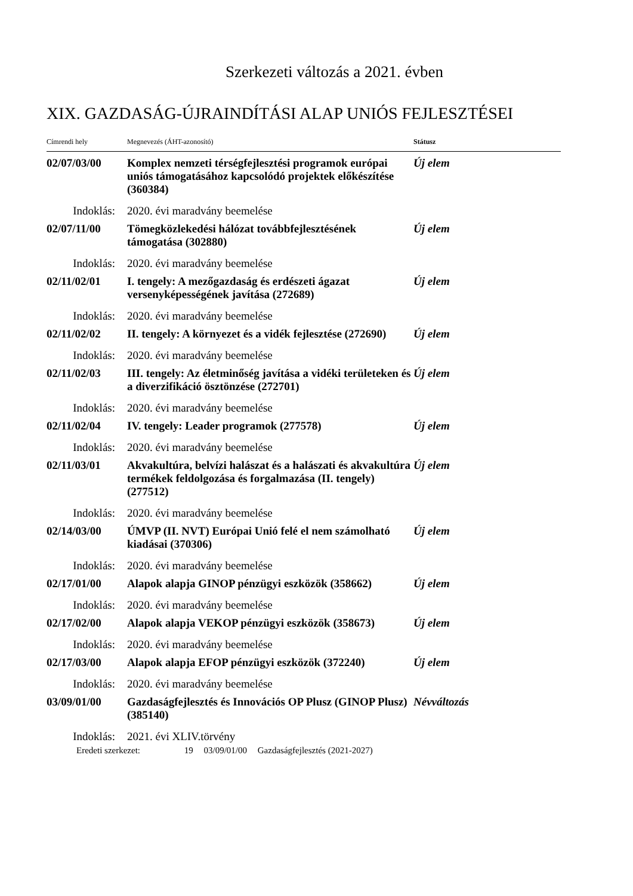Szerkezeti változás a 2021. évben
XIX. GAZDASÁG-ÚJRAINDÍTÁSI ALAP UNIÓS FEJLESZTÉSEI
| Címrendi hely | Megnevezés (ÁHT-azonosító) | Státusz |
| --- | --- | --- |
| 02/07/03/00 | Komplex nemzeti térségfejlesztési programok európai uniós támogatásához kapcsolódó projektek előkészítése (360384) | Új elem |
| Indoklás: | 2020. évi maradvány beemelése | |
| 02/07/11/00 | Tömegközlekedési hálózat továbbfejlesztésének támogatása (302880) | Új elem |
| Indoklás: | 2020. évi maradvány beemelése | |
| 02/11/02/01 | I. tengely: A mezőgazdaság és erdészeti ágazat versenyképességének javítása (272689) | Új elem |
| Indoklás: | 2020. évi maradvány beemelése | |
| 02/11/02/02 | II. tengely: A környezet és a vidék fejlesztése (272690) | Új elem |
| Indoklás: | 2020. évi maradvány beemelése | |
| 02/11/02/03 | III. tengely: Az életminőség javítása a vidéki területeken és a diverzifikáció ösztönzése (272701) | Új elem |
| Indoklás: | 2020. évi maradvány beemelése | |
| 02/11/02/04 | IV. tengely: Leader programok (277578) | Új elem |
| Indoklás: | 2020. évi maradvány beemelése | |
| 02/11/03/01 | Akvakultúra, belvízi halászat és a halászati és akvakultúra termékek feldolgozása és forgalmazása (II. tengely) (277512) | Új elem |
| Indoklás: | 2020. évi maradvány beemelése | |
| 02/14/03/00 | ÚMVP (II. NVT) Európai Unió felé el nem számolható kiadásai (370306) | Új elem |
| Indoklás: | 2020. évi maradvány beemelése | |
| 02/17/01/00 | Alapok alapja GINOP pénzügyi eszközök (358662) | Új elem |
| Indoklás: | 2020. évi maradvány beemelése | |
| 02/17/02/00 | Alapok alapja VEKOP pénzügyi eszközök (358673) | Új elem |
| Indoklás: | 2020. évi maradvány beemelése | |
| 02/17/03/00 | Alapok alapja EFOP pénzügyi eszközök (372240) | Új elem |
| Indoklás: | 2020. évi maradvány beemelése | |
| 03/09/01/00 | Gazdaságfejlesztés és Innovációs OP Plusz (GINOP Plusz) (385140) | Névváltozás |
| Indoklás: | 2021. évi XLIV.törvény | |
Eredeti szerkezet: 19 03/09/01/00 Gazdaságfejlesztés (2021-2027)